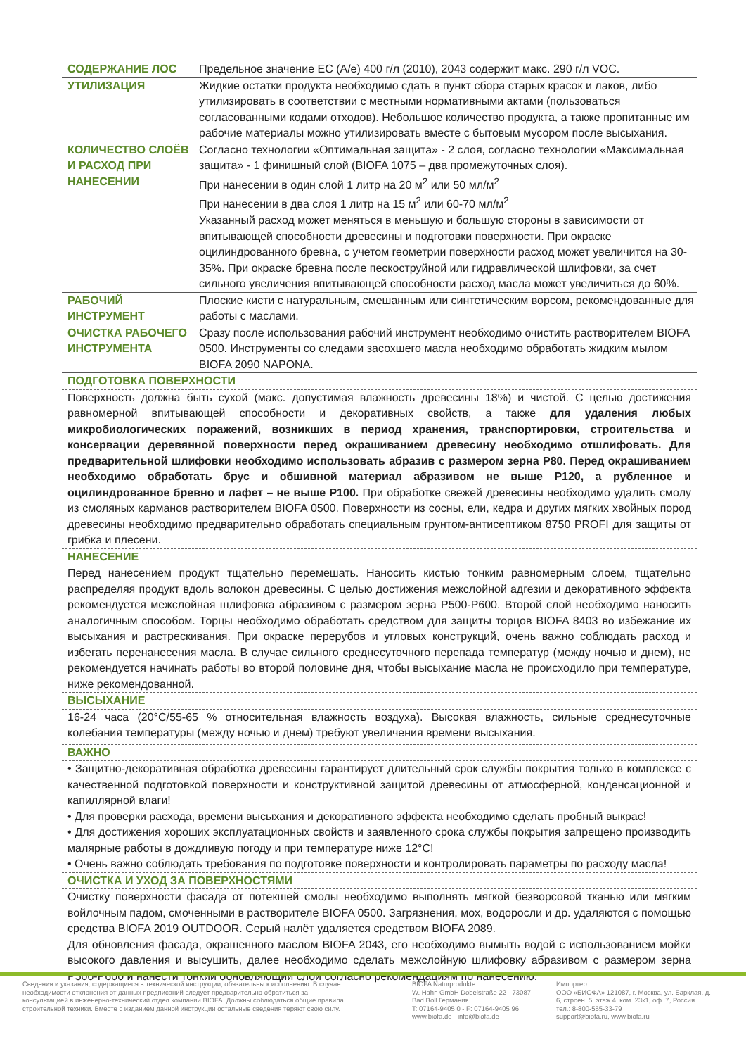| СОДЕРЖАНИЕ ЛОС | Предельное значение ЕС (А/е) 400 г/л (2010), 2043 содержит макс. 290 г/л VOC. |
| УТИЛИЗАЦИЯ | Жидкие остатки продукта необходимо сдать в пункт сбора старых красок и лаков, либо утилизировать в соответствии с местными нормативными актами (пользоваться согласованными кодами отходов). Небольшое количество продукта, а также пропитанные им рабочие материалы можно утилизировать вместе с бытовым мусором после высыхания. |
| КОЛИЧЕСТВО СЛОЁВ И РАСХОД ПРИ НАНЕСЕНИИ | Согласно технологии «Оптимальная защита» - 2 слоя, согласно технологии «Максимальная защита» - 1 финишный слой (BIOFA 1075 – два промежуточных слоя). При нанесении в один слой 1 литр на 20 м<sup>2</sup> или 50 мл/м<sup>2</sup> При нанесении в два слоя 1 литр на 15 м<sup>2</sup> или 60-70 мл/м<sup>2</sup> Указанный расход может меняться в меньшую и большую стороны в зависимости от впитывающей способности древесины и подготовки поверхности. При окраске оцилиндрованного бревна, с учетом геометрии поверхности расход может увеличится на 30-35%. При окраске бревна после пескоструйной или гидравлической шлифовки, за счет сильного увеличения впитывающей способности расход масла может увеличиться до 60%. |
| РАБОЧИЙ ИНСТРУМЕНТ | Плоские кисти с натуральным, смешанным или синтетическим ворсом, рекомендованные для работы с маслами. |
| ОЧИСТКА РАБОЧЕГО ИНСТРУМЕНТА | Сразу после использования рабочий инструмент необходимо очистить растворителем BIOFA 0500. Инструменты со следами засохшего масла необходимо обработать жидким мылом BIOFA 2090 NAPONA. |
ПОДГОТОВКА ПОВЕРХНОСТИ
Поверхность должна быть сухой (макс. допустимая влажность древесины 18%) и чистой. С целью достижения равномерной впитывающей способности и декоративных свойств, а также для удаления любых микробиологических поражений, возникших в период хранения, транспортировки, строительства и консервации деревянной поверхности перед окрашиванием древесину необходимо отшлифовать. Для предварительной шлифовки необходимо использовать абразив с размером зерна P80. Перед окрашиванием необходимо обработать брус и обшивной материал абразивом не выше P120, а рубленное и оцилиндрованное бревно и лафет – не выше P100. При обработке свежей древесины необходимо удалить смолу из смоляных карманов растворителем BIOFA 0500. Поверхности из сосны, ели, кедра и других мягких хвойных пород древесины необходимо предварительно обработать специальным грунтом-антисептиком 8750 PROFI для защиты от грибка и плесени.
НАНЕСЕНИЕ
Перед нанесением продукт тщательно перемешать. Наносить кистью тонким равномерным слоем, тщательно распределяя продукт вдоль волокон древесины. С целью достижения межслойной адгезии и декоративного эффекта рекомендуется межслойная шлифовка абразивом с размером зерна P500-P600. Второй слой необходимо наносить аналогичным способом. Торцы необходимо обработать средством для защиты торцов BIOFA 8403 во избежание их высыхания и растрескивания. При окраске перерубов и угловых конструкций, очень важно соблюдать расход и избегать перенанесения масла. В случае сильного среднесуточного перепада температур (между ночью и днем), не рекомендуется начинать работы во второй половине дня, чтобы высыхание масла не происходило при температуре, ниже рекомендованной.
ВЫСЫХАНИЕ
16-24 часа (20°C/55-65 % относительная влажность воздуха). Высокая влажность, сильные среднесуточные колебания температуры (между ночью и днем) требуют увеличения времени высыхания.
ВАЖНО
• Защитно-декоративная обработка древесины гарантирует длительный срок службы покрытия только в комплексе с качественной подготовкой поверхности и конструктивной защитой древесины от атмосферной, конденсационной и капиллярной влаги!
• Для проверки расхода, времени высыхания и декоративного эффекта необходимо сделать пробный выкрас!
• Для достижения хороших эксплуатационных свойств и заявленного срока службы покрытия запрещено производить малярные работы в дождливую погоду и при температуре ниже 12°C!
• Очень важно соблюдать требования по подготовке поверхности и контролировать параметры по расходу масла!
ОЧИСТКА И УХОД ЗА ПОВЕРХНОСТЯМИ
Очистку поверхности фасада от потекшей смолы необходимо выполнять мягкой безворсовой тканью или мягким войлочным падом, смоченными в растворителе BIOFA 0500. Загрязнения, мох, водоросли и др. удаляются с помощью средства BIOFA 2019 OUTDOOR. Серый налёт удаляется средством BIOFA 2089.
Для обновления фасада, окрашенного маслом BIOFA 2043, его необходимо вымыть водой с использованием мойки высокого давления и высушить, далее необходимо сделать межслойную шлифовку абразивом с размером зерна P500-P600 и нанести тонкий обновляющий слой согласно рекомендациям по нанесению.
Сведения и указания, содержащиеся в технической инструкции, обязательны к исполнению. В случае необходимости отклонения от данных предписаний следует предварительно обратиться за консультацией в инженерно-технический отдел компании BIOFA. Должны соблюдаться общие правила строительной техники. Вместе с изданием данной инструкции остальные сведения теряют свою силу.
BIOFA Naturprodukte
W. Hahn GmbH Dobelstraße 22 - 73087
Bad Boll Германия
T: 07164-9405 0 - F: 07164-9405 96
www.biofa.de - info@biofa.de
Импортер:
ООО «БИОФА» 121087, г. Москва, ул. Барклая, д. 6, строен. 5, этаж 4, ком. 23к1, оф. 7, Россия
тел.: 8-800-555-33-79
support@biofa.ru, www.biofa.ru